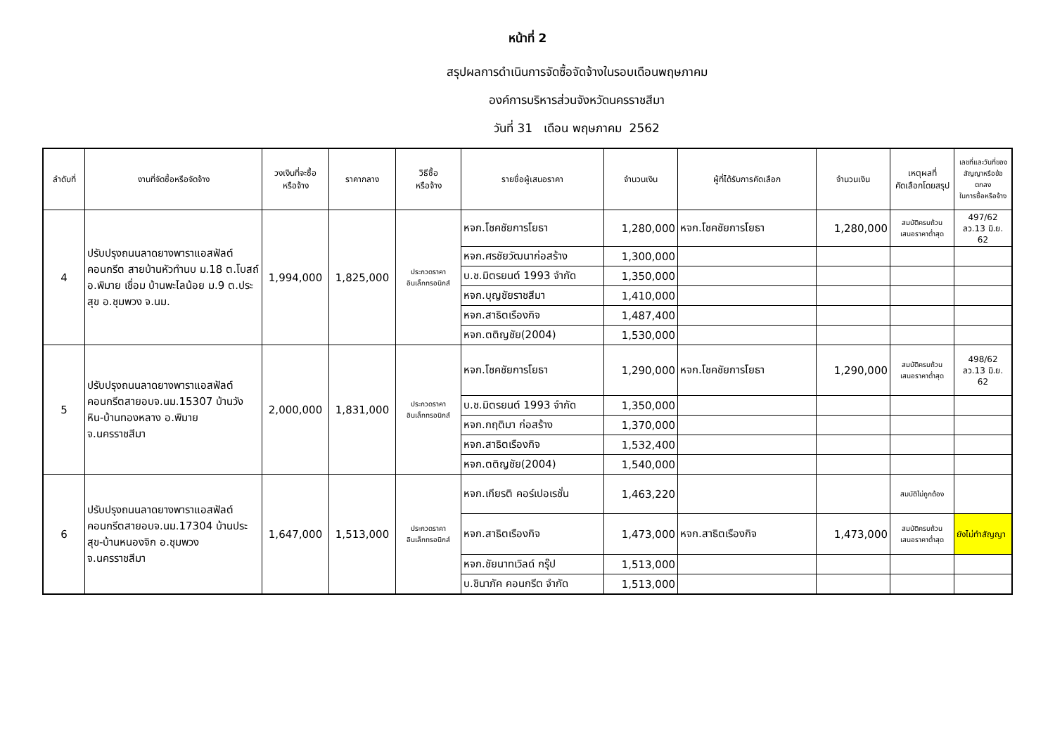หน้าที่ 2
สรุปผลการดำเนินการจัดซื้อจัดจ้างในรอบเดือนพฤษภาคม
องค์การบริหารส่วนจังหวัดนครราชสีมา
วันที่ 31 เดือน พฤษภาคม 2562
| ลำดับที่ | งานที่จัดซื้อหรือจัดจ้าง | วงเงินที่จะซื้อ หรือจ้าง | ราคากลาง | วิธีซื้อ หรือจ้าง | รายชื่อผู้เสนอราคา | จำนวนเงิน | ผู้ที่ได้รับการคัดเลือก | จำนวนเงิน | เหตุผลที่ คัดเลือกโดยสรุป | เลขที่และวันที่ของ สัญญาหรือข้อตกลง ในการซื้อหรือจ้าง |
| --- | --- | --- | --- | --- | --- | --- | --- | --- | --- | --- |
| 4 | ปรับปรุงถนนลาดยางพาราแอสฟัลต์คอนกรีต สายบ้านหัวทำนบ ม.18 ต.โบสถ์อ.พิมาย เชื่อม บ้านพะไลน้อย ม.9 ต.ประสุข อ.ชุมพวง จ.นม. | 1,994,000 | 1,825,000 | ประกวดราคา อินเล็กทรอนิกส์ | หจก.โชคชัยการโยธา | 1,280,000 | หจก.โชคชัยการโยธา | 1,280,000 | สมบัติครบถ้วน เสนอราคาต่ำสุด | 497/62 ลว.13 มิ.ย. 62 |
| | | | | | หจก.ศรชัยวัฒนาก่อสร้าง | 1,300,000 | | | | |
| | | | | | บ.ช.มิตรยนต์ 1993 จำกัด | 1,350,000 | | | | |
| | | | | | หจก.บุญชัยราชสีมา | 1,410,000 | | | | |
| | | | | | หจก.สาธิตเรืองกิจ | 1,487,400 | | | | |
| | | | | | หจก.ตติญชัย(2004) | 1,530,000 | | | | |
| 5 | ปรับปรุงถนนลาดยางพาราแอสฟัลต์คอนกรีตสายอบจ.นม.15307 บ้านวังหิน-บ้านทองหลาง อ.พิมาย จ.นครราชสีมา | 2,000,000 | 1,831,000 | ประกวดราคา อินเล็กทรอนิกส์ | หจก.โชคชัยการโยธา | 1,290,000 | หจก.โชคชัยการโยธา | 1,290,000 | สมบัติครบถ้วน เสนอราคาต่ำสุด | 498/62 ลว.13 มิ.ย. 62 |
| | | | | | บ.ช.มิตรยนต์ 1993 จำกัด | 1,350,000 | | | | |
| | | | | | หจก.กฤติมา ก่อสร้าง | 1,370,000 | | | | |
| | | | | | หจก.สาธิตเรืองกิจ | 1,532,400 | | | | |
| | | | | | หจก.ตติญชัย(2004) | 1,540,000 | | | | |
| 6 | ปรับปรุงถนนลาดยางพาราแอสฟัลต์คอนกรีตสายอบจ.นม.17304 บ้านประสุข-บ้านหนองจิก อ.ชุมพวง จ.นครราชสีมา | 1,647,000 | 1,513,000 | ประกวดราคา อินเล็กทรอนิกส์ | หจก.เกียรติ คอร์เปอเรชั่น | 1,463,220 | | | สมบัติไม่ถูกต้อง | |
| | | | | | หจก.สาธิตเรืองกิจ | 1,473,000 | หจก.สาธิตเรืองกิจ | 1,473,000 | สมบัติครบถ้วน เสนอราคาต่ำสุด | ยังไม่ทำสัญญา |
| | | | | | หจก.ชัยนาทเวิลด์ กรุ๊ป | 1,513,000 | | | | |
| | | | | | บ.ชินาภัค คอนกรีต จำกัด | 1,513,000 | | | | |